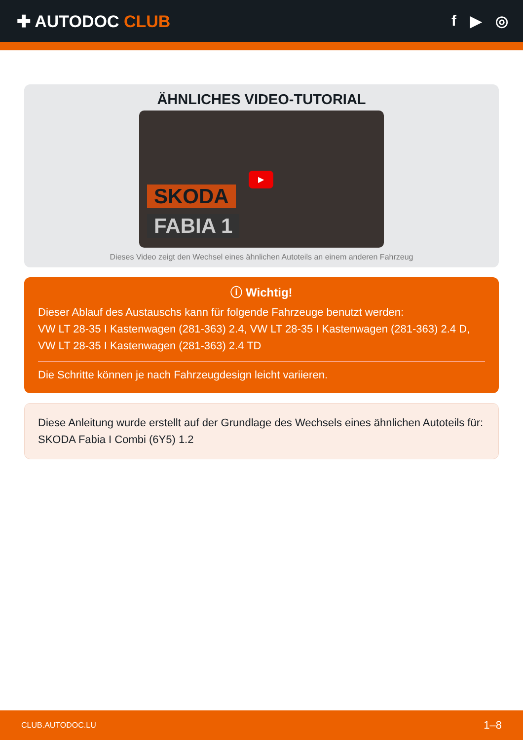✚ AUTODOC CLUB f ▶ ◎
ÄHNLICHES VIDEO-TUTORIAL
SKODA
FABIA 1
▶
Dieses Video zeigt den Wechsel eines ähnlichen Autoteils an einem anderen Fahrzeug
ⓘ Wichtig!
Dieser Ablauf des Austauschs kann für folgende Fahrzeuge benutzt werden:
VW LT 28-35 I Kastenwagen (281-363) 2.4, VW LT 28-35 I Kastenwagen (281-363) 2.4 D, VW LT 28-35 I Kastenwagen (281-363) 2.4 TD
Die Schritte können je nach Fahrzeugdesign leicht variieren.
Diese Anleitung wurde erstellt auf der Grundlage des Wechsels eines ähnlichen Autoteils für: SKODA Fabia I Combi (6Y5) 1.2
CLUB.AUTODOC.LU 1–8